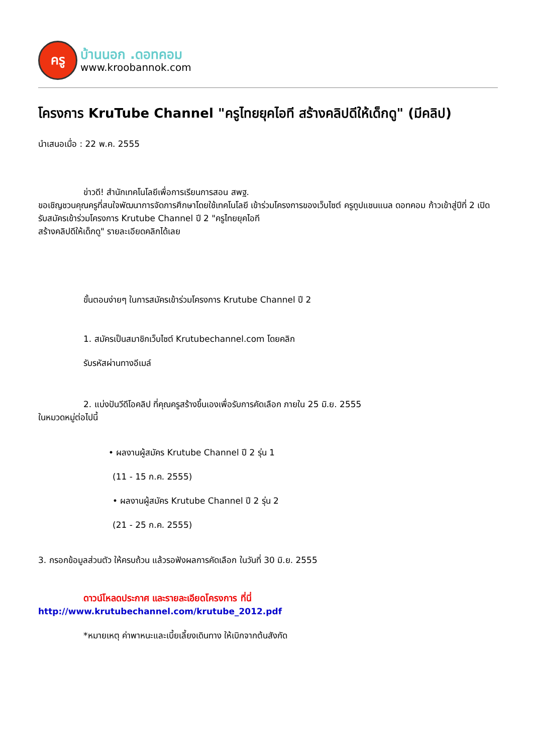ครู
บ้านนอก .ดอทคอม
www.kroobannok.com
โครงการ KruTube Channel "ครูไทยยุคไอที สร้างคลิปดีให้เด็กดู" (มีคลิป)
นำเสนอเมื่อ : 22 พ.ค. 2555
ข่าวดี! สำนักเทคโนโลยีเพื่อการเรียนการสอน สพฐ.
ขอเชิญชวนคุณครูที่สนใจพัฒนาการจัดการศึกษาโดยใช้เทคโนโลยี เข้าร่วมโครงการของเว็บไซต์ ครูทูปแชนแนล ดอทคอม ก้าวเข้าสู่ปีที่ 2 เปิดรับสมัครเข้าร่วมโครงการ Krutube Channel ปี 2 "ครูไทยยุคไอที
สร้างคลิปดีให้เด็กดู" รายละเอียดคลิกได้เลย
ขั้นตอนง่ายๆ ในการสมัครเข้าร่วมโครงการ Krutube Channel ปี 2
1. สมัครเป็นสมาชิกเว็บไซต์ Krutubechannel.com โดยคลิก
รับรหัสผ่านทางอีเมล์
2. แบ่งปันวีดีโอคลิป ที่คุณครูสร้างขึ้นเองเพื่อรับการคัดเลือก ภายใน 25 มิ.ย. 2555
ในหมวดหมู่ต่อไปนี้
• ผลงานผู้สมัคร Krutube Channel ปี 2 รุ่น 1
(11 - 15 ก.ค. 2555)
• ผลงานผู้สมัคร Krutube Channel ปี 2 รุ่น 2
(21 - 25 ก.ค. 2555)
3. กรอกข้อมูลส่วนตัว ให้ครบถ้วน แล้วรอฟังผลการคัดเลือก ในวันที่ 30 มิ.ย. 2555
ดาวน์โหลดประกาศ และรายละเอียดโครงการ ที่นี่
http://www.krutubechannel.com/krutube_2012.pdf
*หมายเหตุ ค่าพาหนะและเบี้ยเลี้ยงเดินทาง ให้เบิกจากต้นสังกัด